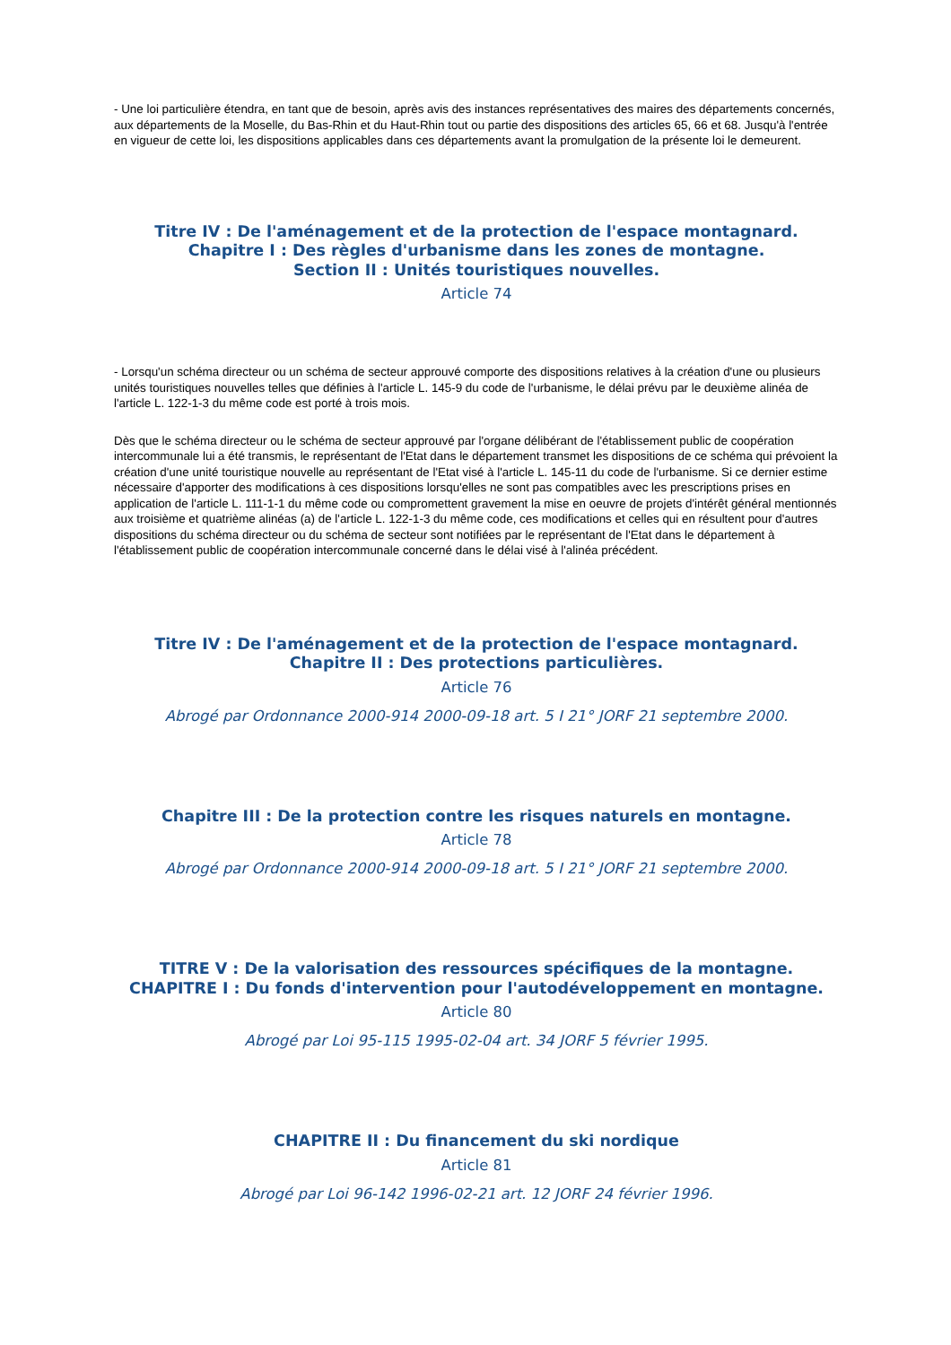- Une loi particulière étendra, en tant que de besoin, après avis des instances représentatives des maires des départements concernés, aux départements de la Moselle, du Bas-Rhin et du Haut-Rhin tout ou partie des dispositions des articles 65, 66 et 68. Jusqu'à l'entrée en vigueur de cette loi, les dispositions applicables dans ces départements avant la promulgation de la présente loi le demeurent.
Titre IV : De l'aménagement et de la protection de l'espace montagnard.
Chapitre I : Des règles d'urbanisme dans les zones de montagne.
Section II : Unités touristiques nouvelles.
Article 74
- Lorsqu'un schéma directeur ou un schéma de secteur approuvé comporte des dispositions relatives à la création d'une ou plusieurs unités touristiques nouvelles telles que définies à l'article L. 145-9 du code de l'urbanisme, le délai prévu par le deuxième alinéa de l'article L. 122-1-3 du même code est porté à trois mois.
Dès que le schéma directeur ou le schéma de secteur approuvé par l'organe délibérant de l'établissement public de coopération intercommunale lui a été transmis, le représentant de l'Etat dans le département transmet les dispositions de ce schéma qui prévoient la création d'une unité touristique nouvelle au représentant de l'Etat visé à l'article L. 145-11 du code de l'urbanisme. Si ce dernier estime nécessaire d'apporter des modifications à ces dispositions lorsqu'elles ne sont pas compatibles avec les prescriptions prises en application de l'article L. 111-1-1 du même code ou compromettent gravement la mise en oeuvre de projets d'intérêt général mentionnés aux troisième et quatrième alinéas (a) de l'article L. 122-1-3 du même code, ces modifications et celles qui en résultent pour d'autres dispositions du schéma directeur ou du schéma de secteur sont notifiées par le représentant de l'Etat dans le département à l'établissement public de coopération intercommunale concerné dans le délai visé à l'alinéa précédent.
Titre IV : De l'aménagement et de la protection de l'espace montagnard.
Chapitre II : Des protections particulières.
Article 76
Abrogé par Ordonnance 2000-914 2000-09-18 art. 5 I 21° JORF 21 septembre 2000.
Chapitre III : De la protection contre les risques naturels en montagne.
Article 78
Abrogé par Ordonnance 2000-914 2000-09-18 art. 5 I 21° JORF 21 septembre 2000.
TITRE V : De la valorisation des ressources spécifiques de la montagne.
CHAPITRE I : Du fonds d'intervention pour l'autodéveloppement en montagne.
Article 80
Abrogé par Loi 95-115 1995-02-04 art. 34 JORF 5 février 1995.
CHAPITRE II : Du financement du ski nordique
Article 81
Abrogé par Loi 96-142 1996-02-21 art. 12 JORF 24 février 1996.